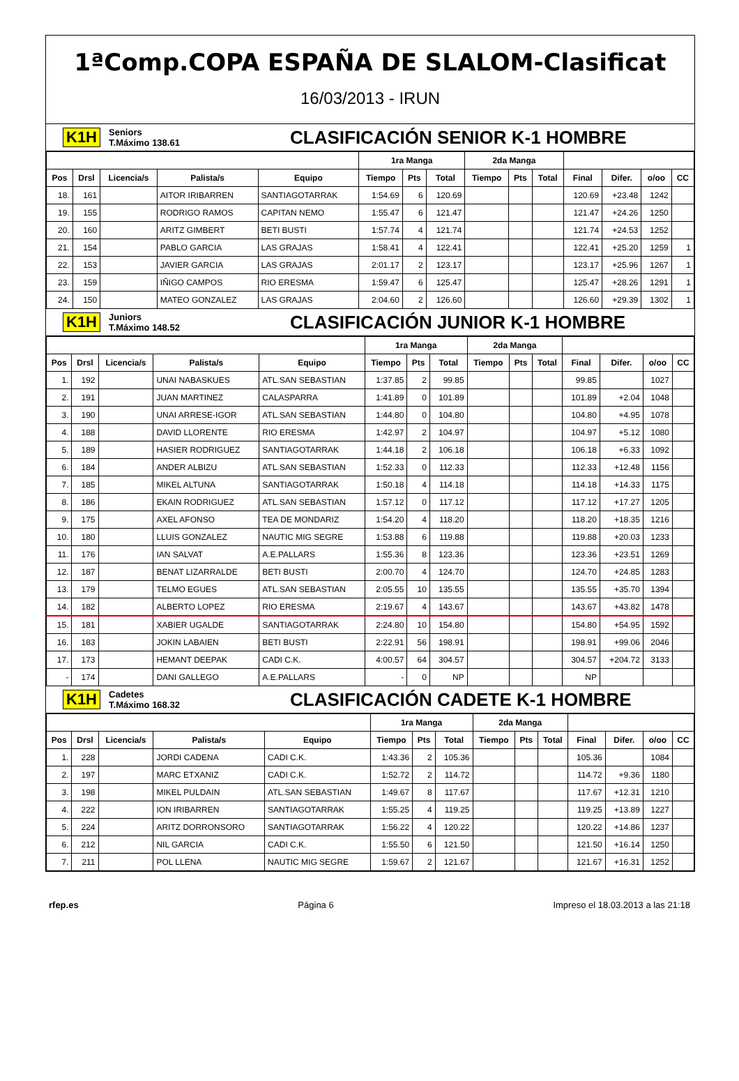1ªComp.COPA ESPAÑA DE SLALOM-Clasificat
16/03/2013 - IRUN
K1H Seniors
T.Máximo 138.61 CLASIFICACIÓN SENIOR K-1 HOMBRE
| | | | | | 1ra Manga | | | 2da Manga | | | | | | |
| --- | --- | --- | --- | --- | --- | --- | --- | --- | --- | --- | --- | --- | --- | --- |
| Pos | Drsl | Licencia/s | Palista/s | Equipo | Tiempo | Pts | Total | Tiempo | Pts | Total | Final | Difer. | o/oo | CC |
| 18. | 161 | | AITOR IRIBARREN | SANTIAGOTARRAK | 1:54.69 | 6 | 120.69 | | | | 120.69 | +23.48 | 1242 | |
| 19. | 155 | | RODRIGO RAMOS | CAPITAN NEMO | 1:55.47 | 6 | 121.47 | | | | 121.47 | +24.26 | 1250 | |
| 20. | 160 | | ARITZ GIMBERT | BETI BUSTI | 1:57.74 | 4 | 121.74 | | | | 121.74 | +24.53 | 1252 | |
| 21. | 154 | | PABLO GARCIA | LAS GRAJAS | 1:58.41 | 4 | 122.41 | | | | 122.41 | +25.20 | 1259 | 1 |
| 22. | 153 | | JAVIER GARCIA | LAS GRAJAS | 2:01.17 | 2 | 123.17 | | | | 123.17 | +25.96 | 1267 | 1 |
| 23. | 159 | | IÑIGO CAMPOS | RIO ERESMA | 1:59.47 | 6 | 125.47 | | | | 125.47 | +28.26 | 1291 | 1 |
| 24. | 150 | | MATEO GONZALEZ | LAS GRAJAS | 2:04.60 | 2 | 126.60 | | | | 126.60 | +29.39 | 1302 | 1 |
K1H Juniors
T.Máximo 148.52 CLASIFICACIÓN JUNIOR K-1 HOMBRE
| | | | | | 1ra Manga | | | 2da Manga | | | | | | |
| --- | --- | --- | --- | --- | --- | --- | --- | --- | --- | --- | --- | --- | --- | --- |
| Pos | Drsl | Licencia/s | Palista/s | Equipo | Tiempo | Pts | Total | Tiempo | Pts | Total | Final | Difer. | o/oo | CC |
| 1. | 192 | | UNAI NABASKUES | ATL.SAN SEBASTIAN | 1:37.85 | 2 | 99.85 | | | | 99.85 | | 1027 | |
| 2. | 191 | | JUAN MARTINEZ | CALASPARRA | 1:41.89 | 0 | 101.89 | | | | 101.89 | +2.04 | 1048 | |
| 3. | 190 | | UNAI ARRESE-IGOR | ATL.SAN SEBASTIAN | 1:44.80 | 0 | 104.80 | | | | 104.80 | +4.95 | 1078 | |
| 4. | 188 | | DAVID LLORENTE | RIO ERESMA | 1:42.97 | 2 | 104.97 | | | | 104.97 | +5.12 | 1080 | |
| 5. | 189 | | HASIER RODRIGUEZ | SANTIAGOTARRAK | 1:44.18 | 2 | 106.18 | | | | 106.18 | +6.33 | 1092 | |
| 6. | 184 | | ANDER ALBIZU | ATL.SAN SEBASTIAN | 1:52.33 | 0 | 112.33 | | | | 112.33 | +12.48 | 1156 | |
| 7. | 185 | | MIKEL ALTUNA | SANTIAGOTARRAK | 1:50.18 | 4 | 114.18 | | | | 114.18 | +14.33 | 1175 | |
| 8. | 186 | | EKAIN RODRIGUEZ | ATL.SAN SEBASTIAN | 1:57.12 | 0 | 117.12 | | | | 117.12 | +17.27 | 1205 | |
| 9. | 175 | | AXEL AFONSO | TEA DE MONDARIZ | 1:54.20 | 4 | 118.20 | | | | 118.20 | +18.35 | 1216 | |
| 10. | 180 | | LLUIS GONZALEZ | NAUTIC MIG SEGRE | 1:53.88 | 6 | 119.88 | | | | 119.88 | +20.03 | 1233 | |
| 11. | 176 | | IAN SALVAT | A.E.PALLARS | 1:55.36 | 8 | 123.36 | | | | 123.36 | +23.51 | 1269 | |
| 12. | 187 | | BENAT LIZARRALDE | BETI BUSTI | 2:00.70 | 4 | 124.70 | | | | 124.70 | +24.85 | 1283 | |
| 13. | 179 | | TELMO EGUES | ATL.SAN SEBASTIAN | 2:05.55 | 10 | 135.55 | | | | 135.55 | +35.70 | 1394 | |
| 14. | 182 | | ALBERTO LOPEZ | RIO ERESMA | 2:19.67 | 4 | 143.67 | | | | 143.67 | +43.82 | 1478 | |
| 15. | 181 | | XABIER UGALDE | SANTIAGOTARRAK | 2:24.80 | 10 | 154.80 | | | | 154.80 | +54.95 | 1592 | |
| 16. | 183 | | JOKIN LABAIEN | BETI BUSTI | 2:22.91 | 56 | 198.91 | | | | 198.91 | +99.06 | 2046 | |
| 17. | 173 | | HEMANT DEEPAK | CADI C.K. | 4:00.57 | 64 | 304.57 | | | | 304.57 | +204.72 | 3133 | |
| - | 174 | | DANI GALLEGO | A.E.PALLARS | - | 0 | NP | | | | NP | | | |
K1H Cadetes
T.Máximo 168.32 CLASIFICACIÓN CADETE K-1 HOMBRE
| | | | | | 1ra Manga | | | 2da Manga | | | | | | |
| --- | --- | --- | --- | --- | --- | --- | --- | --- | --- | --- | --- | --- | --- | --- |
| Pos | Drsl | Licencia/s | Palista/s | Equipo | Tiempo | Pts | Total | Tiempo | Pts | Total | Final | Difer. | o/oo | CC |
| 1. | 228 | | JORDI CADENA | CADI C.K. | 1:43.36 | 2 | 105.36 | | | | 105.36 | | 1084 | |
| 2. | 197 | | MARC ETXANIZ | CADI C.K. | 1:52.72 | 2 | 114.72 | | | | 114.72 | +9.36 | 1180 | |
| 3. | 198 | | MIKEL PULDAIN | ATL.SAN SEBASTIAN | 1:49.67 | 8 | 117.67 | | | | 117.67 | +12.31 | 1210 | |
| 4. | 222 | | ION IRIBARREN | SANTIAGOTARRAK | 1:55.25 | 4 | 119.25 | | | | 119.25 | +13.89 | 1227 | |
| 5. | 224 | | ARITZ DORRONSORO | SANTIAGOTARRAK | 1:56.22 | 4 | 120.22 | | | | 120.22 | +14.86 | 1237 | |
| 6. | 212 | | NIL GARCIA | CADI C.K. | 1:55.50 | 6 | 121.50 | | | | 121.50 | +16.14 | 1250 | |
| 7. | 211 | | POL LLENA | NAUTIC MIG SEGRE | 1:59.67 | 2 | 121.67 | | | | 121.67 | +16.31 | 1252 | |
rfep.es Página 6 Impreso el 18.03.2013 a las 21:18